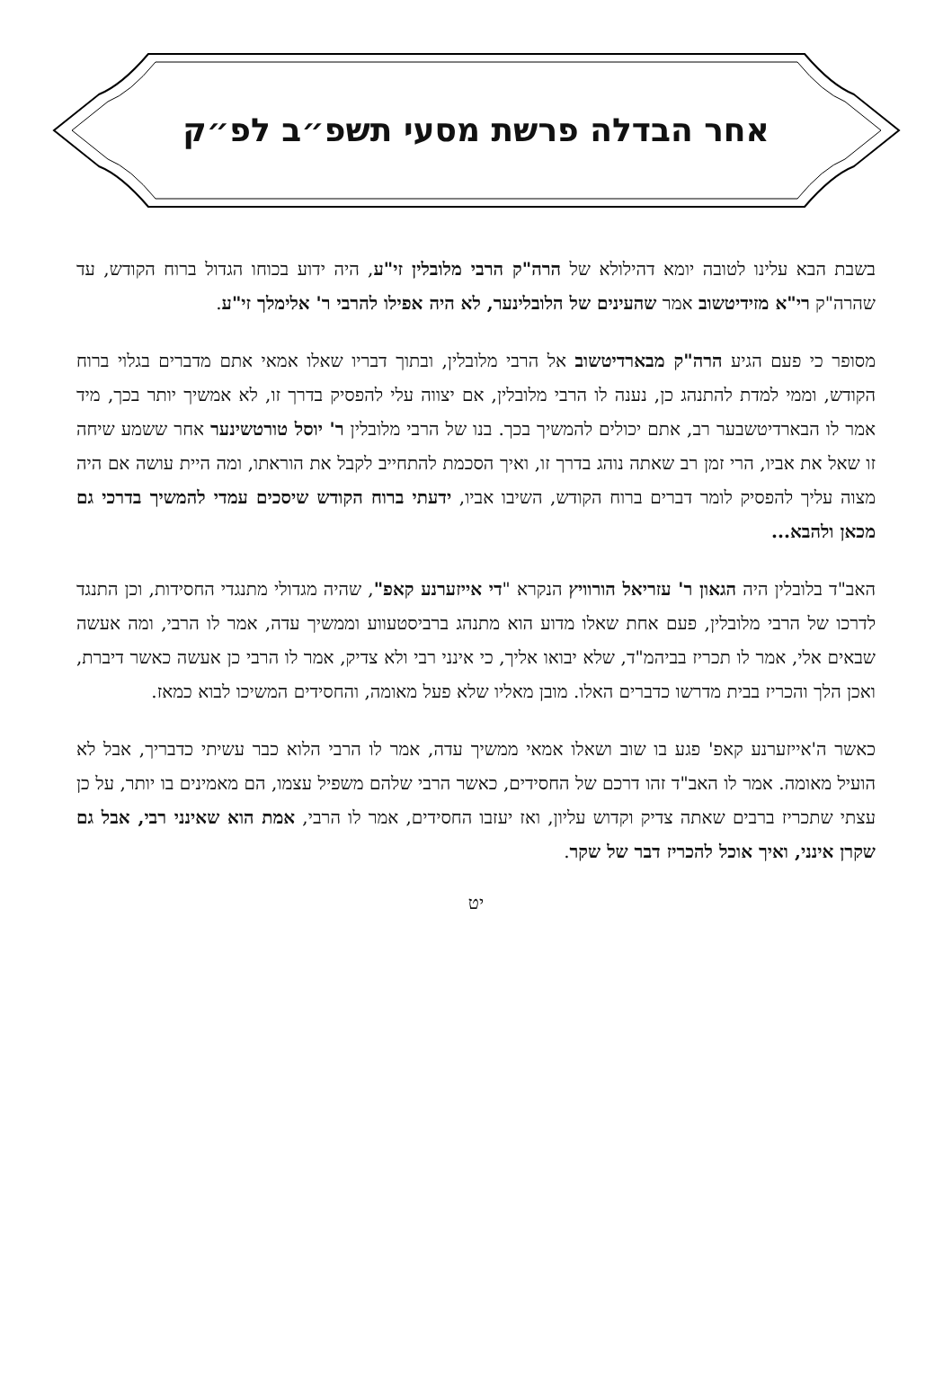אחר הבדלה פרשת מסעי תשפ״ב לפ״ק
בשבת הבא עלינו לטובה יומא דהילולא של הרה"ק הרבי מלובלין זי"ע, היה ידוע בכוחו הגדול ברוח הקודש, עד שהרה"ק רי"א מזידיטשוב אמר שהעינים של הלובלינער, לא היה אפילו להרבי ר' אלימלך זי"ע.
מסופר כי פעם הגיע הרה"ק מבארדיטשוב אל הרבי מלובלין, ובתוך דבריו שאלו אמאי אתם מדברים בגלוי ברוח הקודש, וממי למדת להתנהג כן, נענה לו הרבי מלובלין, אם יצווה עלי להפסיק בדרך זו, לא אמשיך יותר בכך, מיד אמר לו הבארדיטשבער רב, אתם יכולים להמשיך בכך. בנו של הרבי מלובלין ר' יוסל טורטשינער אחר ששמע שיחה זו שאל את אביו, הרי זמן רב שאתה נוהג בדרך זו, ואיך הסכמת להתחייב לקבל את הוראתו, ומה היית עושה אם היה מצוה עליך להפסיק לומר דברים ברוח הקודש, השיבו אביו, ידעתי ברוח הקודש שיסכים עמדי להמשיך בדרכי גם מכאן ולהבא...
האב"ד בלובלין היה הגאון ר' עזריאל הורוויץ הנקרא "די אייזערנע קאפ", שהיה מגדולי מתנגדי החסידות, וכן התנגד לדרכו של הרבי מלובלין, פעם אחת שאלו מדוע הוא מתנהג ברביסטעווע וממשיך עדה, אמר לו הרבי, ומה אעשה שבאים אלי, אמר לו תכריז בביהמ"ד, שלא יבואו אליך, כי אינני רבי ולא צדיק, אמר לו הרבי כן אעשה כאשר דיברת, ואכן הלך והכריז בבית מדרשו כדברים האלו. מובן מאליו שלא פעל מאומה, והחסידים המשיכו לבוא כמאז.
כאשר ה'אייזערנע קאפ' פגע בו שוב ושאלו אמאי ממשיך עדה, אמר לו הרבי הלוא כבר עשיתי כדבריך, אבל לא הועיל מאומה. אמר לו האב"ד זהו דרכם של החסידים, כאשר הרבי שלהם משפיל עצמו, הם מאמינים בו יותר, על כן עצתי שתכריז ברבים שאתה צדיק וקדוש עליון, ואז יעזבו החסידים, אמר לו הרבי, אמת הוא שאינני רבי, אבל גם שקרן אינני, ואיך אוכל להכריז דבר של שקר.
יט